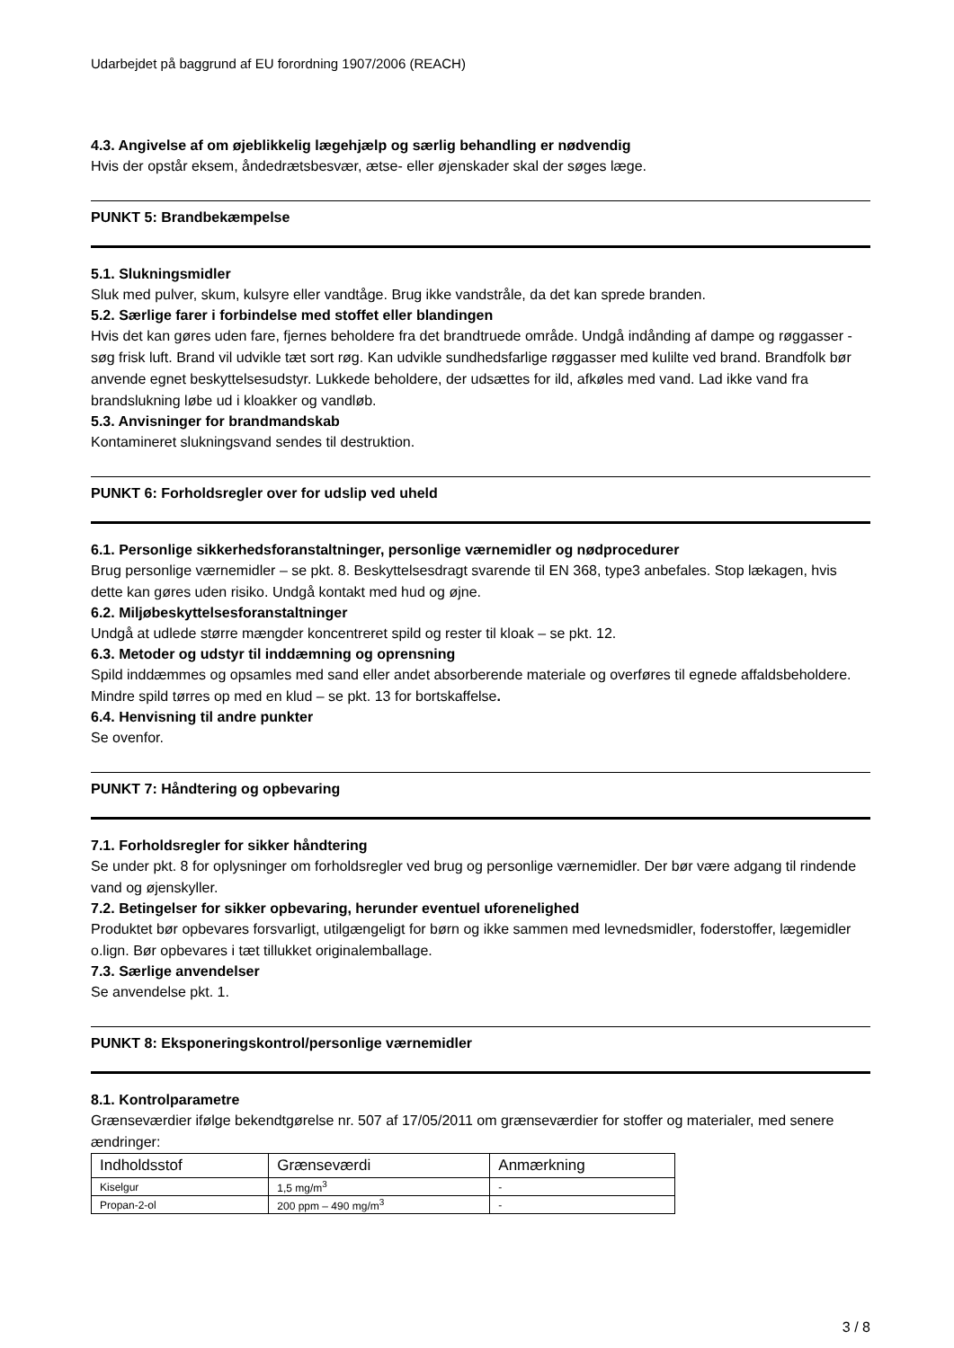Udarbejdet på baggrund af EU forordning 1907/2006 (REACH)
4.3. Angivelse af om øjeblikkelig lægehjælp og særlig behandling er nødvendig
Hvis der opstår eksem, åndedrætsbesvær, ætse- eller øjenskader skal der søges læge.
PUNKT 5: Brandbekæmpelse
5.1. Slukningsmidler
Sluk med pulver, skum, kulsyre eller vandtåge. Brug ikke vandstråle, da det kan sprede branden.
5.2. Særlige farer i forbindelse med stoffet eller blandingen
Hvis det kan gøres uden fare, fjernes beholdere fra det brandtruede område. Undgå indånding af dampe og røggasser - søg frisk luft. Brand vil udvikle tæt sort røg. Kan udvikle sundhedsfarlige røggasser med kulilte ved brand. Brandfolk bør anvende egnet beskyttelsesudstyr. Lukkede beholdere, der udsættes for ild, afkøles med vand. Lad ikke vand fra brandslukning løbe ud i kloakker og vandløb.
5.3. Anvisninger for brandmandskab
Kontamineret slukningsvand sendes til destruktion.
PUNKT 6: Forholdsregler over for udslip ved uheld
6.1. Personlige sikkerhedsforanstaltninger, personlige værnemidler og nødprocedurer
Brug personlige værnemidler – se pkt. 8. Beskyttelsesdragt svarende til EN 368, type3 anbefales. Stop lækagen, hvis dette kan gøres uden risiko. Undgå kontakt med hud og øjne.
6.2. Miljøbeskyttelsesforanstaltninger
Undgå at udlede større mængder koncentreret spild og rester til kloak – se pkt. 12.
6.3. Metoder og udstyr til inddæmning og oprensning
Spild inddæmmes og opsamles med sand eller andet absorberende materiale og overføres til egnede affaldsbeholdere. Mindre spild tørres op med en klud – se pkt. 13 for bortskaffelse.
6.4. Henvisning til andre punkter
Se ovenfor.
PUNKT 7: Håndtering og opbevaring
7.1. Forholdsregler for sikker håndtering
Se under pkt. 8 for oplysninger om forholdsregler ved brug og personlige værnemidler. Der bør være adgang til rindende vand og øjenskyller.
7.2. Betingelser for sikker opbevaring, herunder eventuel uforenelighed
Produktet bør opbevares forsvarligt, utilgængeligt for børn og ikke sammen med levnedsmidler, foderstoffer, lægemidler o.lign. Bør opbevares i tæt tillukket originalemballage.
7.3. Særlige anvendelser
Se anvendelse pkt. 1.
PUNKT 8: Eksponeringskontrol/personlige værnemidler
8.1. Kontrolparametre
Grænseværdier ifølge bekendtgørelse nr. 507 af 17/05/2011 om grænseværdier for stoffer og materialer, med senere ændringer:
| Indholdsstof | Grænseværdi | Anmærkning |
| Kiselgur | 1,5 mg/m<sup>3</sup> | - |
| Propan-2-ol | 200 ppm – 490 mg/m<sup>3</sup> | - |
3 / 8